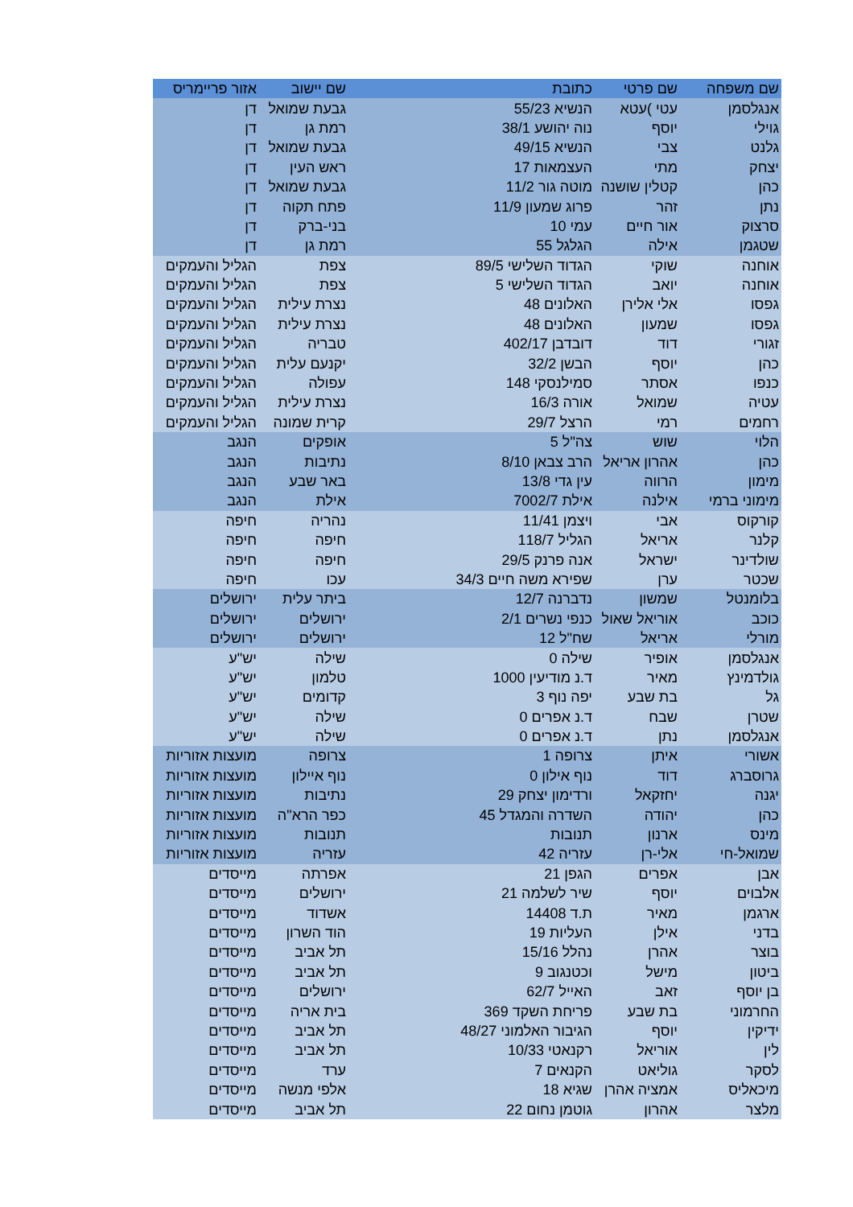| שם משפחה | שם פרטי | כתובת | שם יישוב | אזור פריימריס |
| --- | --- | --- | --- | --- |
| אנגלסמן | עטי )עטא | הנשיא 55/23 | גבעת שמואל | דן |
| גוילי | יוסף | נוה יהושע 38/1 | רמת גן | דן |
| גלנט | צבי | הנשיא 49/15 | גבעת שמואל | דן |
| יצחק | מתי | העצמאות 17 | ראש העין | דן |
| כהן | קטלין שושנה | מוטה גור 11/2 | גבעת שמואל | דן |
| נתן | זהר | פרוג שמעון 11/9 | פתח תקוה | דן |
| סרצוק | אור חיים | עמי 10 | בני-ברק | דן |
| שטגמן | אילה | הגלגל 55 | רמת גן | דן |
| אוחנה | שוקי | הגדוד השלישי 89/5 | צפת | הגליל והעמקים |
| אוחנה | יואב | הגדוד השלישי 5 | צפת | הגליל והעמקים |
| גפסו | אלי אלירן | האלונים 48 | נצרת עילית | הגליל והעמקים |
| גפסו | שמעון | האלונים 48 | נצרת עילית | הגליל והעמקים |
| זגורי | דוד | דובדבן 402/17 | טבריה | הגליל והעמקים |
| כהן | יוסף | הבשן 32/2 | יקנעם עלית | הגליל והעמקים |
| כנפו | אסתר | סמילנסקי 148 | עפולה | הגליל והעמקים |
| עטיה | שמואל | אורה 16/3 | נצרת עילית | הגליל והעמקים |
| רחמים | רמי | הרצל 29/7 | קרית שמונה | הגליל והעמקים |
| הלוי | שוש | צה"ל 5 | אופקים | הנגב |
| כהן | אהרון אריאל | הרב צבאן 8/10 | נתיבות | הנגב |
| מימון | הרווה | עין גדי 13/8 | באר שבע | הנגב |
| מימוני ברמי | אילנה | אילת 7002/7 | אילת | הנגב |
| קורקוס | אבי | ויצמן 11/41 | נהריה | חיפה |
| קלנר | אריאל | הגליל 118/7 | חיפה | חיפה |
| שולדינר | ישראל | אנה פרנק 29/5 | חיפה | חיפה |
| שכטר | ערן | שפירא משה חיים 34/3 | עכו | חיפה |
| בלומנטל | שמשון | נדברנה 12/7 | ביתר עלית | ירושלים |
| כוכב | אוריאל שאול | כנפי נשרים 2/1 | ירושלים | ירושלים |
| מורלי | אריאל | שח"ל 12 | ירושלים | ירושלים |
| אנגלסמן | אופיר | שילה 0 | שילה | יש"ע |
| גולדמינץ | מאיר | ד.נ מודיעין 1000 | טלמון | יש"ע |
| גל | בת שבע | יפה נוף 3 | קדומים | יש"ע |
| שטרן | שבח | ד.נ אפרים 0 | שילה | יש"ע |
| אנגלסמן | נתן | ד.נ אפרים 0 | שילה | יש"ע |
| אשורי | איתן | צרופה 1 | צרופה | מועצות אזוריות |
| גרוסברג | דוד | נוף אילון 0 | נוף איילון | מועצות אזוריות |
| יגנה | יחזקאל | ורדימון יצחק 29 | נתיבות | מועצות אזוריות |
| כהן | יהודה | השדרה והמגדל 45 | כפר הרא"ה | מועצות אזוריות |
| מינס | ארנון | תנובות | תנובות | מועצות אזוריות |
| שמואל-חי | אלי-רן | עזריה 42 | עזריה | מועצות אזוריות |
| אבן | אפרים | הגפן 21 | אפרתה | מייסדים |
| אלבוים | יוסף | שיר לשלמה 21 | ירושלים | מייסדים |
| ארגמן | מאיר | ת.ד 14408 | אשדוד | מייסדים |
| בדני | אילן | העליות 19 | הוד השרון | מייסדים |
| בוצר | אהרן | נהלל 15/16 | תל אביב | מייסדים |
| ביטון | מישל | וכטנגוב 9 | תל אביב | מייסדים |
| בן יוסף | זאב | האייל 62/7 | ירושלים | מייסדים |
| החרמוני | בת שבע | פריחת השקד 369 | בית אריה | מייסדים |
| ידיקין | יוסף | הגיבור האלמוני 48/27 | תל אביב | מייסדים |
| לין | אוריאל | רקנאטי 10/33 | תל אביב | מייסדים |
| לסקר | גוליאט | הקנאים 7 | ערד | מייסדים |
| מיכאליס | אמציה אהרן | שגיא 18 | אלפי מנשה | מייסדים |
| מלצר | אהרון | גוטמן נחום 22 | תל אביב | מייסדים |